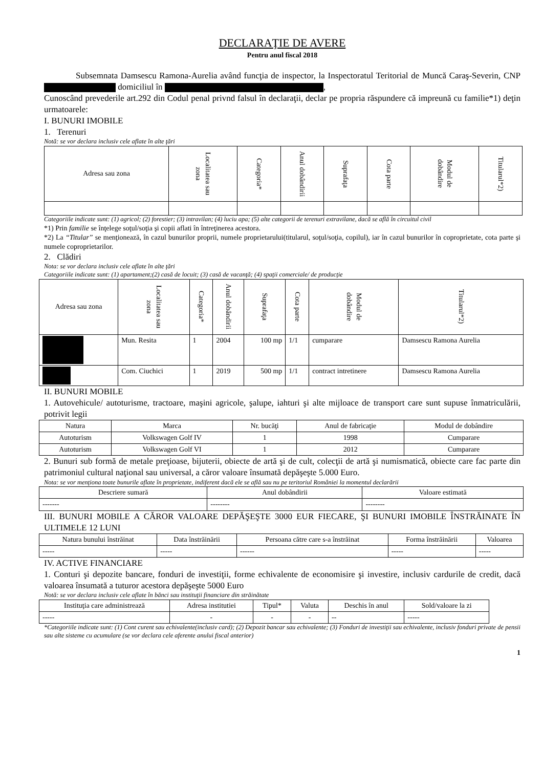DECLARAŢIE DE AVERE
Pentru anul fiscal 2018
Subsemnata Damsescu Ramona-Aurelia având funcţia de inspector, la Inspectoratul Teritorial de Muncă Caraş-Severin, CNP domiciliul în ,
Cunoscând prevederile art.292 din Codul penal privnd falsul în declaraţii, declar pe propria răspundere că impreună cu familie*1) deţin urmatoarele:
I. BUNURI IMOBILE
1. Terenuri
Notă: se vor declara inclusiv cele aflate în alte ţări
| Adresa sau zona | Localitatea sau zona | Categoria* | Anul dobândirii | Suprafaţa | Cota parte | Modul de dobândire | Titularul*2) |
| --- | --- | --- | --- | --- | --- | --- | --- |
Categoriile indicate sunt: (1) agricol; (2) forestier; (3) intravilan; (4) luciu apa; (5) alte categorii de terenuri extravilane, dacă se află în circuitul civil
*1) Prin familie se înţelege soţul/soţia şi copii aflati în întreţinerea acestora.
*2) La “Titular” se menţionează, în cazul bunurilor proprii, numele proprietarului(titularul, soţul/soţia, copilul), iar în cazul bunurilor în coproprietate, cota parte şi numele coproprietarilor.
2. Clădiri
Nota: se vor declara inclusiv cele aflate în alte ţări
Categoriile indicate sunt: (1) apartament;(2) casă de locuit; (3) casă de vacanţă; (4) spaţii comerciale/ de producţie
| Adresa sau zona | Localitatea sau zona | Categoria* | Anul dobândirii | Suprafaţa | Cota parte | Modul de dobândire | Titularul*2) |
| --- | --- | --- | --- | --- | --- | --- | --- |
| | Mun. Resita | 1 | 2004 | 100 mp | 1/1 | cumparare | Damsescu Ramona Aurelia |
| | Com. Ciuchici | 1 | 2019 | 500 mp | 1/1 | contract intretinere | Damsescu Ramona Aurelia |
II. BUNURI MOBILE
1. Autovehicule/ autoturisme, tractoare, maşini agricole, şalupe, iahturi şi alte mijloace de transport care sunt supuse înmatriculării, potrivit legii
| Natura | Marca | Nr. bucăţi | Anul de fabricaţie | Modul de dobândire |
| --- | --- | --- | --- | --- |
| Autoturism | Volkswagen Golf IV | 1 | 1998 | Cumparare |
| Autoturism | Volkswagen Golf VI | 1 | 2012 | Cumparare |
2. Bunuri sub formă de metale preţioase, bijuterii, obiecte de artă şi de cult, colecţii de artă şi numismatică, obiecte care fac parte din patrimoniul cultural naţional sau universal, a căror valoare însumată depăşeşte 5.000 Euro.
Nota: se vor menţiona toate bunurile aflate în proprietate, indiferent dacă ele se află sau nu pe teritoriul României la momentul declarării
| Descriere sumară | Anul dobândirii | Valoare estimată |
| --- | --- | --- |
| ------- | -------- | -------- |
III. BUNURI MOBILE A CĂROR VALOARE DEPĂŞEŞTE 3000 EUR FIECARE, ŞI BUNURI IMOBILE ÎNSTRĂINATE ÎN ULTIMELE 12 LUNI
| Natura bunului înstrăinat | Data înstrăinării | Persoana către care s-a înstrăinat | Forma înstrăinării | Valoarea |
| --- | --- | --- | --- | --- |
| ----- | ----- | ------ | ----- | ----- |
IV. ACTIVE FINANCIARE
1. Conturi şi depozite bancare, fonduri de investiţii, forme echivalente de economisire şi investire, inclusiv cardurile de credit, dacă valoarea însumată a tuturor acestora depăşeşte 5000 Euro
Notă: se vor declara inclusiv cele aflate în bănci sau instituţii financiare din străinătate
| Instituţia care administrează | Adresa institutiei | Tipul* | Valuta | Deschis în anul | Sold/valoare la zi |
| --- | --- | --- | --- | --- | --- |
| ----- | - | - | - | -- | ----- |
*Categoriile indicate sunt: (1) Cont curent sau echivalente(inclusiv card); (2) Depozit bancar sau echivalente; (3) Fonduri de investiţii sau echivalente, inclusiv fonduri private de pensii sau alte sisteme cu acumulare (se vor declara cele aferente anului fiscal anterior)
1